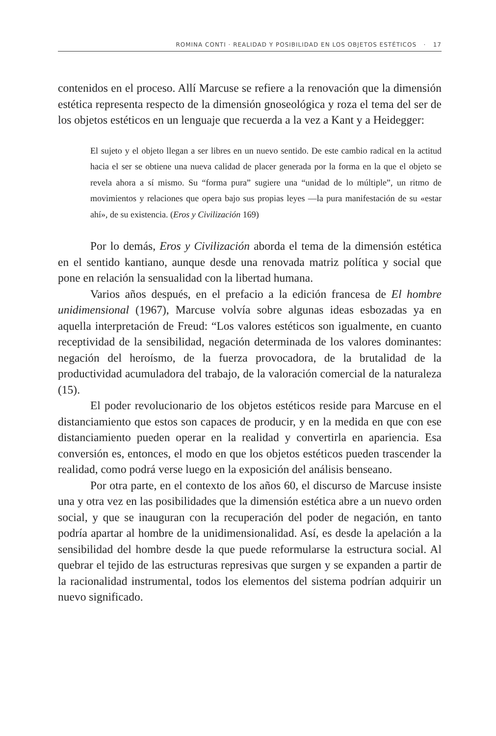ROMINA CONTI · REALIDAD Y POSIBILIDAD EN LOS OBJETOS ESTÉTICOS · 17
contenidos en el proceso. Allí Marcuse se refiere a la renovación que la dimensión estética representa respecto de la dimensión gnoseológica y roza el tema del ser de los objetos estéticos en un lenguaje que recuerda a la vez a Kant y a Heidegger:
El sujeto y el objeto llegan a ser libres en un nuevo sentido. De este cambio radical en la actitud hacia el ser se obtiene una nueva calidad de placer generada por la forma en la que el objeto se revela ahora a sí mismo. Su “forma pura” sugiere una “unidad de lo múltiple”, un ritmo de movimientos y relaciones que opera bajo sus propias leyes —la pura manifestación de su «estar ahí», de su existencia. (Eros y Civilización 169)
Por lo demás, Eros y Civilización aborda el tema de la dimensión estética en el sentido kantiano, aunque desde una renovada matriz política y social que pone en relación la sensualidad con la libertad humana.
Varios años después, en el prefacio a la edición francesa de El hombre unidimensional (1967), Marcuse volvía sobre algunas ideas esbozadas ya en aquella interpretación de Freud: “Los valores estéticos son igualmente, en cuanto receptividad de la sensibilidad, negación determinada de los valores dominantes: negación del heroísmo, de la fuerza provocadora, de la brutalidad de la productividad acumuladora del trabajo, de la valoración comercial de la naturaleza (15).
El poder revolucionario de los objetos estéticos reside para Marcuse en el distanciamiento que estos son capaces de producir, y en la medida en que con ese distanciamiento pueden operar en la realidad y convertirla en apariencia. Esa conversión es, entonces, el modo en que los objetos estéticos pueden trascender la realidad, como podrá verse luego en la exposición del análisis benseano.
Por otra parte, en el contexto de los años 60, el discurso de Marcuse insiste una y otra vez en las posibilidades que la dimensión estética abre a un nuevo orden social, y que se inauguran con la recuperación del poder de negación, en tanto podría apartar al hombre de la unidimensionalidad. Así, es desde la apelación a la sensibilidad del hombre desde la que puede reformularse la estructura social. Al quebrar el tejido de las estructuras represivas que surgen y se expanden a partir de la racionalidad instrumental, todos los elementos del sistema podrían adquirir un nuevo significado.